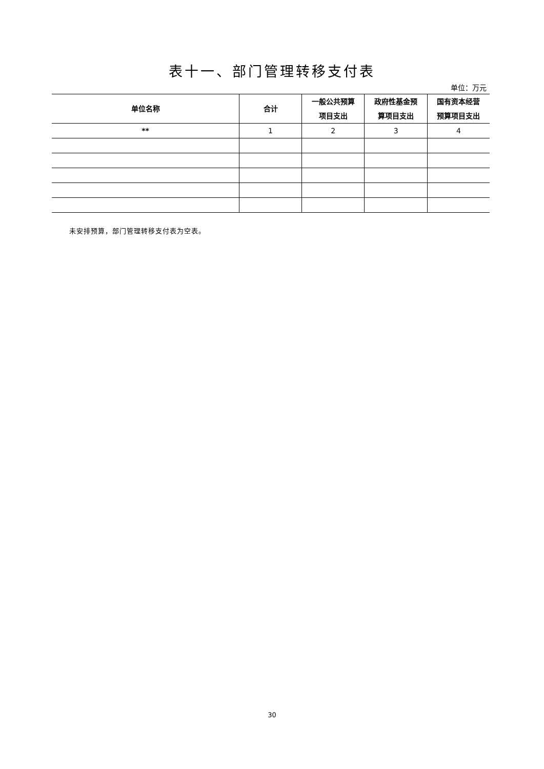表十一、部门管理转移支付表
单位：万元
| 单位名称 | 合计 | 一般公共预算 项目支出 | 政府性基金预 算项目支出 | 国有资本经营 预算项目支出 |
| --- | --- | --- | --- | --- |
| ** | 1 | 2 | 3 | 4 |
未安排预算，部门管理转移支付表为空表。
30